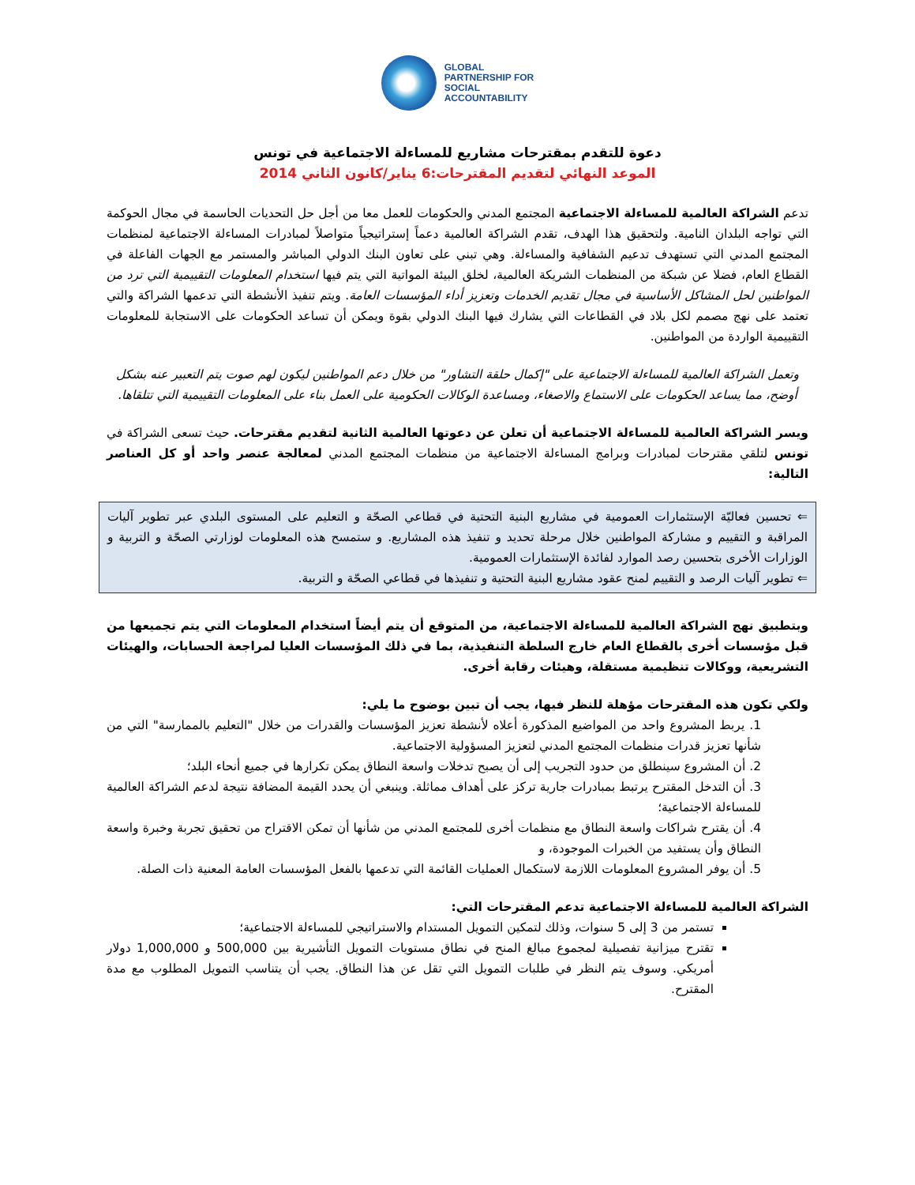GLOBAL
PARTNERSHIP FOR
SOCIAL
ACCOUNTABILITY
دعوة للتقدم بمقترحات مشاريع للمساءلة الاجتماعية في تونس
الموعد النهائي لتقديم المقترحات:6 يناير/كانون الثاني 2014
تدعم الشراكة العالمية للمساءلة الاجتماعية المجتمع المدني والحكومات للعمل معا من أجل حل التحديات الحاسمة في مجال الحوكمة التي تواجه البلدان النامية. ولتحقيق هذا الهدف، تقدم الشراكة العالمية دعماً إستراتيجياً متواصلاً لمبادرات المساءلة الاجتماعية لمنظمات المجتمع المدني التي تستهدف تدعيم الشفافية والمساءلة. وهي تبني على تعاون البنك الدولي المباشر والمستمر مع الجهات الفاعلة في القطاع العام، فضلا عن شبكة من المنظمات الشريكة العالمية، لخلق البيئة المواتية التي يتم فيها استخدام المعلومات التقييمية التي ترد من المواطنين لحل المشاكل الأساسية في مجال تقديم الخدمات وتعزيز أداء المؤسسات العامة. ويتم تنفيذ الأنشطة التي تدعمها الشراكة والتي تعتمد على نهج مصمم لكل بلاد في القطاعات التي يشارك فيها البنك الدولي بقوة ويمكن أن تساعد الحكومات على الاستجابة للمعلومات التقييمية الواردة من المواطنين.
وتعمل الشراكة العالمية للمساءلة الاجتماعية على "إكمال حلقة التشاور" من خلال دعم المواطنين ليكون لهم صوت يتم التعبير عنه بشكل أوضح، مما يساعد الحكومات على الاستماع والاصغاء، ومساعدة الوكالات الحكومية على العمل بناء على المعلومات التقييمية التي تتلقاها.
ويسر الشراكة العالمية للمساءلة الاجتماعية أن تعلن عن دعوتها العالمية الثانية لتقديم مقترحات. حيث تسعى الشراكة في تونس لتلقي مقترحات لمبادرات وبرامج المساءلة الاجتماعية من منظمات المجتمع المدني لمعالجة عنصر واحد أو كل العناصر التالية:
⇐ تحسين فعاليّة الإستثمارات العمومية في مشاريع البنية التحتية في قطاعي الصحّة و التعليم على المستوى البلدي عبر تطوير آليات المراقبة و التقييم و مشاركة المواطنين خلال مرحلة تحديد و تنفيذ هذه المشاريع. و ستمسح هذه المعلومات لوزارتي الصحّة و التربية و الوزارات الأخرى بتحسين رصد الموارد لفائدة الإستثمارات العمومية.
⇐ تطوير آليات الرصد و التقييم لمنح عقود مشاريع البنية التحتية و تنفيذها في قطاعي الصحّة و التربية.
وبتطبيق نهج الشراكة العالمية للمساءلة الاجتماعية، من المتوقع أن يتم أيضاً استخدام المعلومات التي يتم تجميعها من قبل مؤسسات أخرى بالقطاع العام خارج السلطة التنفيذية، بما في ذلك المؤسسات العليا لمراجعة الحسابات، والهيئات التشريعية، ووكالات تنظيمية مستقلة، وهيئات رقابة أخرى.
ولكي تكون هذه المقترحات مؤهلة للنظر فيها، يجب أن تبين بوضوح ما يلي:
1. يربط المشروع واحد من المواضيع المذكورة أعلاه لأنشطة تعزيز المؤسسات والقدرات من خلال "التعليم بالممارسة" التي من شأنها تعزيز قدرات منظمات المجتمع المدني لتعزيز المسؤولية الاجتماعية.
2. أن المشروع سينطلق من حدود التجريب إلى أن يصبح تدخلات واسعة النطاق يمكن تكرارها في جميع أنحاء البلد؛
3. أن التدخل المقترح يرتبط بمبادرات جارية تركز على أهداف مماثلة. وينبغي أن يحدد القيمة المضافة نتيجة لدعم الشراكة العالمية للمساءلة الاجتماعية؛
4. أن يقترح شراكات واسعة النطاق مع منظمات أخرى للمجتمع المدني من شأنها أن تمكن الاقتراح من تحقيق تجربة وخبرة واسعة النطاق وأن يستفيد من الخبرات الموجودة، و
5. أن يوفر المشروع المعلومات اللازمة لاستكمال العمليات القائمة التي تدعمها بالفعل المؤسسات العامة المعنية ذات الصلة.
الشراكة العالمية للمساءلة الاجتماعية تدعم المقترحات التي:
تستمر من 3 إلى 5 سنوات، وذلك لتمكين التمويل المستدام والاستراتيجي للمساءلة الاجتماعية؛
تقترح ميزانية تفصيلية لمجموع مبالغ المنح في نطاق مستويات التمويل التأشيرية بين 500,000 و 1,000,000 دولار أمريكي. وسوف يتم النظر في طلبات التمويل التي تقل عن هذا النطاق. يجب أن يتناسب التمويل المطلوب مع مدة المقترح.